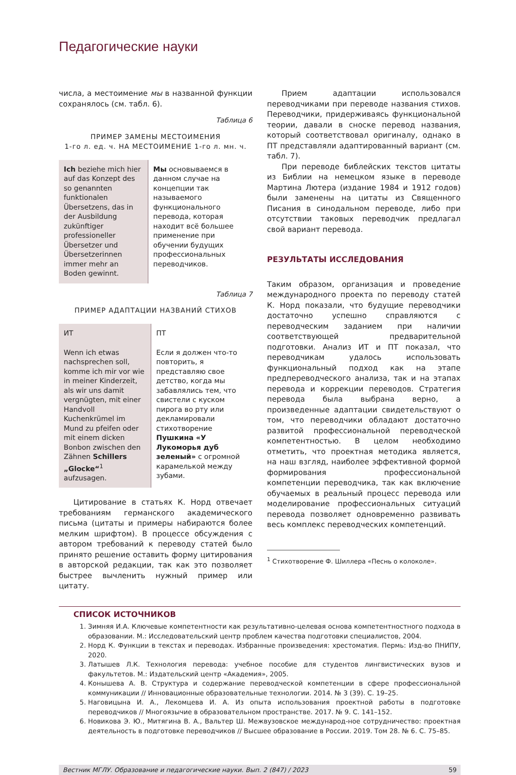Педагогические науки
числа, а местоимение мы в названной функции сохранялось (см. табл. 6).
Таблица 6
ПРИМЕР ЗАМЕНЫ МЕСТОИМЕНИЯ
1-го л. ед. ч. НА МЕСТОИМЕНИЕ 1-го л. мн. ч.
| Ich beziehe mich hier auf das Konzept des so genannten funktionalen Übersetzens, das in der Ausbildung zukünftiger professioneller Übersetzer und Übersetzerinnen immer mehr an Boden gewinnt. | Мы основываемся в данном случае на концепции так называемого функционального перевода, которая находит всё большее применение при обучении будущих профессиональных переводчиков. |
Таблица 7
ПРИМЕР АДАПТАЦИИ НАЗВАНИЙ СТИХОВ
| ИТ | ПТ |
| Wenn ich etwas nachsprechen soll, komme ich mir vor wie in meiner Kinderzeit, als wir uns damit vergnügten, mit einer Handvoll Kuchenkrümel im Mund zu pfeifen oder mit einem dicken Bonbon zwischen den Zähnen Schillers „Glocke“<sup>1</sup> aufzusagen. | Если я должен что-то повторить, я представляю свое детство, когда мы забавлялись тем, что свистели с куском пирога во рту или декламировали стихотворение Пушкина «У Лукоморья дуб зеленый» с огромной карамелькой между зубами. |
Цитирование в статьях К. Норд отвечает требованиям германского академического письма (цитаты и примеры набираются более мелким шрифтом). В процессе обсуждения с автором требований к переводу статей было принято решение оставить форму цитирования в авторской редакции, так как это позволяет быстрее вычленить нужный пример или цитату.
Прием адаптации использовался переводчиками при переводе названия стихов. Переводчики, придерживаясь функциональной теории, давали в сноске перевод названия, который соответствовал оригиналу, однако в ПТ представляли адаптированный вариант (см. табл. 7).
При переводе библейских текстов цитаты из Библии на немецком языке в переводе Мартина Лютера (издание 1984 и 1912 годов) были заменены на цитаты из Священного Писания в синодальном переводе, либо при отсутствии таковых переводчик предлагал свой вариант перевода.
РЕЗУЛЬТАТЫ ИССЛЕДОВАНИЯ
Таким образом, организация и проведение международного проекта по переводу статей К. Норд показали, что будущие переводчики достаточно успешно справляются с переводческим заданием при наличии соответствующей предварительной подготовки. Анализ ИТ и ПТ показал, что переводчикам удалось использовать функциональный подход как на этапе предпереводческого анализа, так и на этапах перевода и коррекции переводов. Стратегия перевода была выбрана верно, а произведенные адаптации свидетельствуют о том, что переводчики обладают достаточно развитой профессиональной переводческой компетентностью. В целом необходимо отметить, что проектная методика является, на наш взгляд, наиболее эффективной формой формирования профессиональной компетенции переводчика, так как включение обучаемых в реальный процесс перевода или моделирование профессиональных ситуаций перевода позволяет одновременно развивать весь комплекс переводческих компетенций.
<sup>1</sup> Стихотворение Ф. Шиллера «Песнь о колоколе».
СПИСОК ИСТОЧНИКОВ
1. Зимняя И.А. Ключевые компетентности как результативно-целевая основа компетентностного подхода в образовании. М.: Исследовательский центр проблем качества подготовки специалистов, 2004.
2. Норд К. Функции в текстах и переводах. Избранные произведения: хрестоматия. Пермь: Изд-во ПНИПУ, 2020.
3. Латышев Л.К. Технология перевода: учебное пособие для студентов лингвистических вузов и факультетов. М.: Издательский центр «Академия», 2005.
4. Конышева А. В. Структура и содержание переводческой компетенции в сфере профессиональной коммуникации // Инновационные образовательные технологии. 2014. № 3 (39). С. 19–25.
5. Наговицына И. А., Лекомцева И. А. Из опыта использования проектной работы в подготовке переводчиков // Многоязычие в образовательном пространстве. 2017. № 9. С. 141–152.
6. Новикова Э. Ю., Митягина В. А., Вальтер Ш. Межвузовское международ-ное сотрудничество: проектная деятельность в подготовке переводчиков // Высшее образование в России. 2019. Том 28. № 6. С. 75–85.
Вестник МГЛУ. Образование и педагогические науки. Вып. 2 (847) / 2023 59